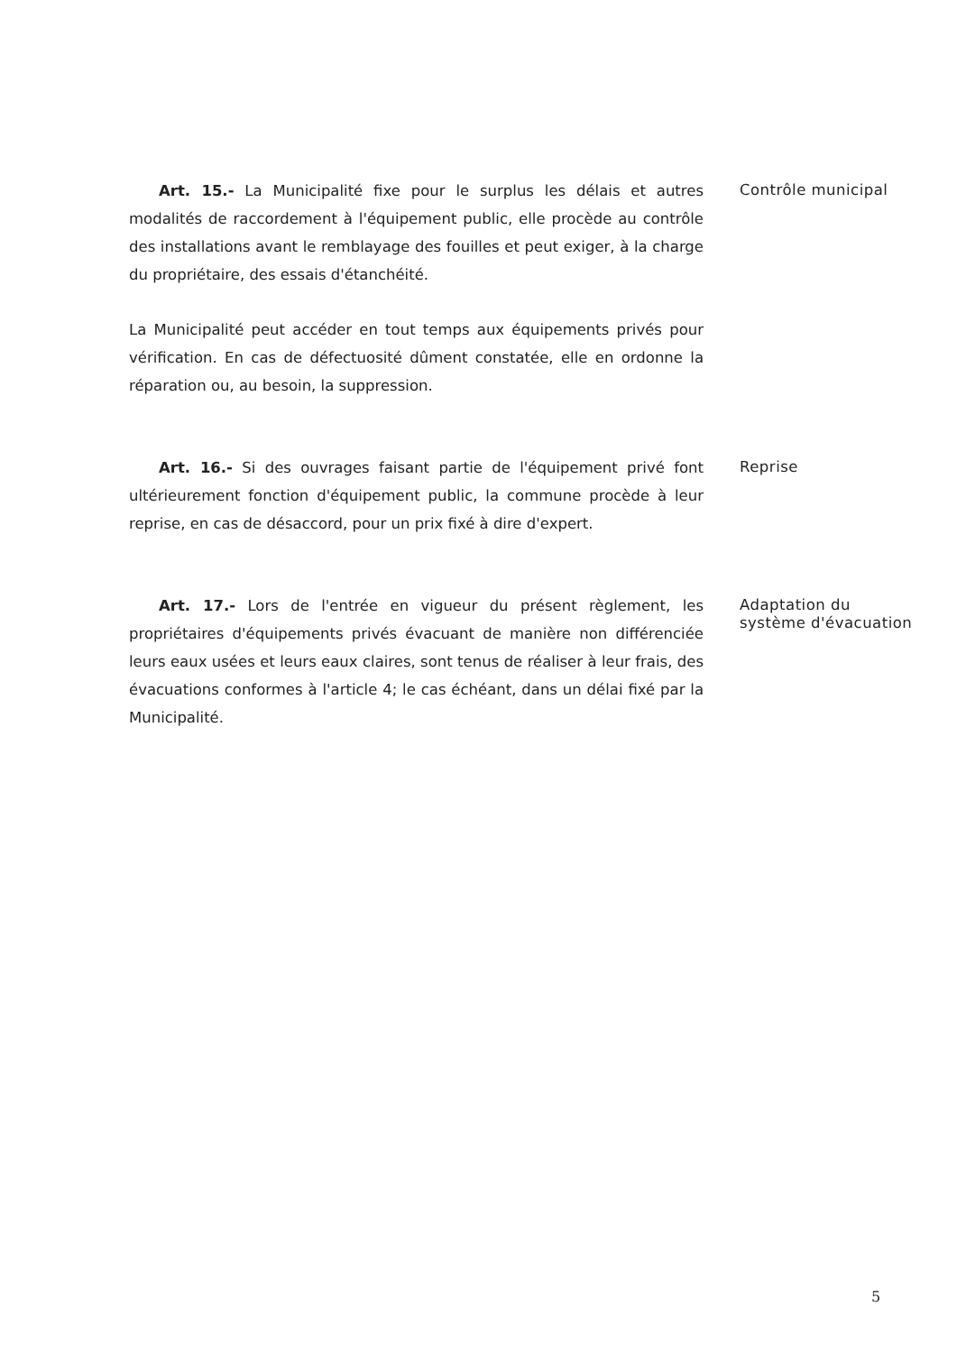Art. 15.- La Municipalité fixe pour le surplus les délais et autres modalités de raccordement à l'équipement public, elle procède au contrôle des installations avant le remblayage des fouilles et peut exiger, à la charge du propriétaire, des essais d'étanchéité.
La Municipalité peut accéder en tout temps aux équipements privés pour vérification. En cas de défectuosité dûment constatée, elle en ordonne la réparation ou, au besoin, la suppression.
Contrôle municipal
Art. 16.- Si des ouvrages faisant partie de l'équipement privé font ultérieurement fonction d'équipement public, la commune procède à leur reprise, en cas de désaccord, pour un prix fixé à dire d'expert.
Reprise
Art. 17.- Lors de l'entrée en vigueur du présent règlement, les propriétaires d'équipements privés évacuant de manière non différenciée leurs eaux usées et leurs eaux claires, sont tenus de réaliser à leur frais, des évacuations conformes à l'article 4; le cas échéant, dans un délai fixé par la Municipalité.
Adaptation du système d'évacuation
5